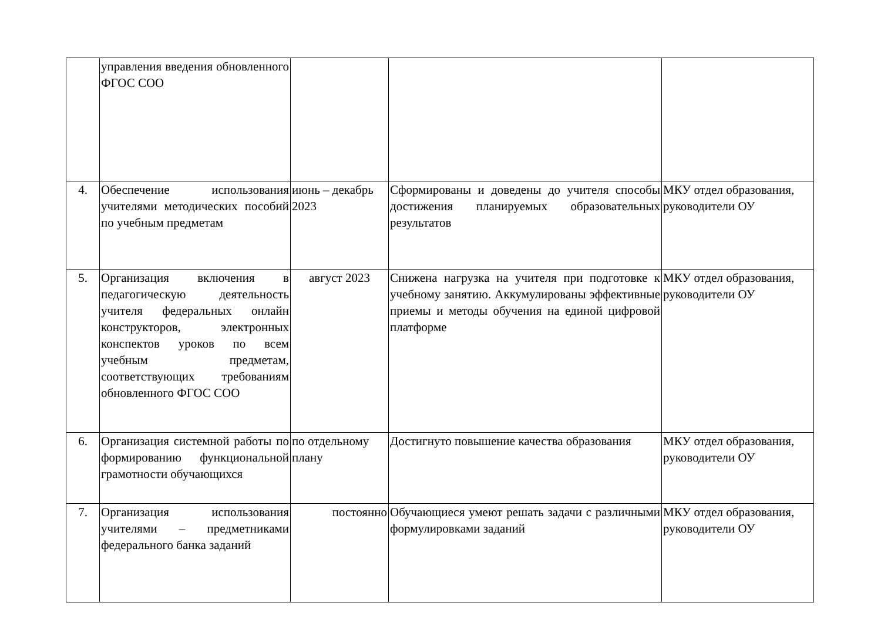| | управления введения обновленного ФГОС СОО | | | |
| 4. | Обеспечение использования учителями методических пособий по учебным предметам | июнь – декабрь 2023 | Сформированы и доведены до учителя способы достижения планируемых образовательных результатов | МКУ отдел образования, руководители ОУ |
| 5. | Организация включения в педагогическую деятельность учителя федеральных онлайн конструкторов, электронных конспектов уроков по всем учебным предметам, соответствующих требованиям обновленного ФГОС СОО | август 2023 | Снижена нагрузка на учителя при подготовке к учебному занятию. Аккумулированы эффективные приемы и методы обучения на единой цифровой платформе | МКУ отдел образования, руководители ОУ |
| 6. | Организация системной работы по формированию функциональной грамотности обучающихся | по отдельному плану | Достигнуто повышение качества образования | МКУ отдел образования, руководители ОУ |
| 7. | Организация использования учителями – предметниками федерального банка заданий | постоянно | Обучающиеся умеют решать задачи с различными формулировками заданий | МКУ отдел образования, руководители ОУ |